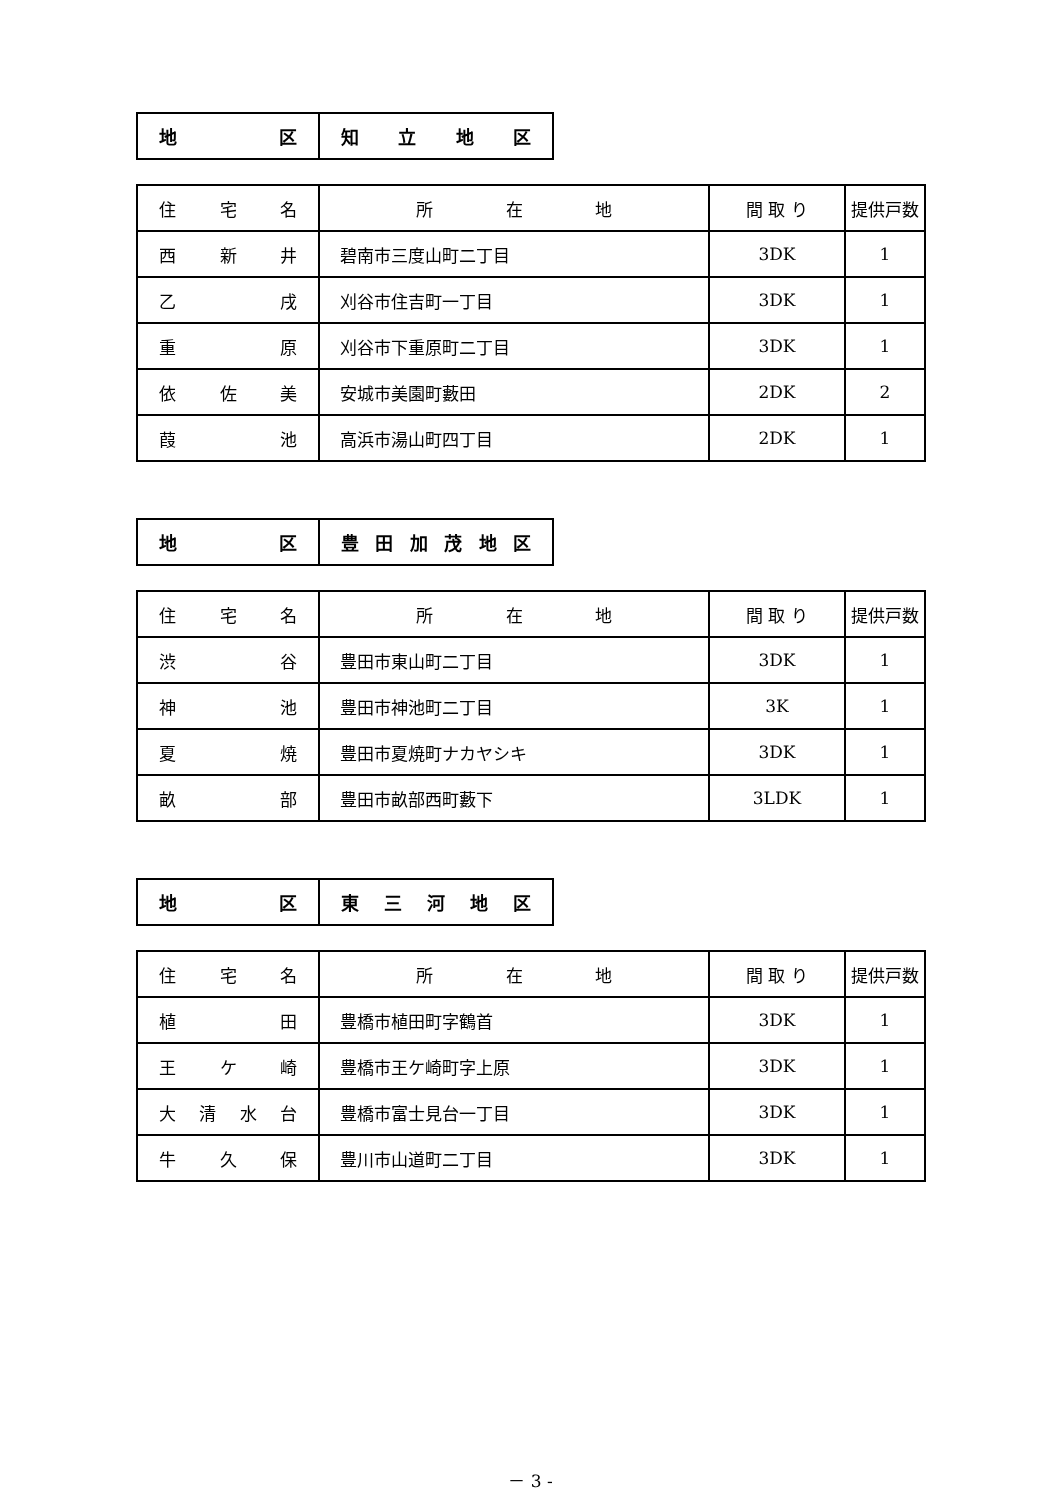| 地 区 | 知 立 地 区 |
| 住 宅 名 | 所 在 地 | 間 取 り | 提供戸数 |
| --- | --- | --- | --- |
| 西 新 井 | 碧南市三度山町二丁目 | 3DK | 1 |
| 乙 戌 | 刈谷市住吉町一丁目 | 3DK | 1 |
| 重 原 | 刈谷市下重原町二丁目 | 3DK | 1 |
| 依 佐 美 | 安城市美園町藪田 | 2DK | 2 |
| 葭 池 | 高浜市湯山町四丁目 | 2DK | 1 |
| 地 区 | 豊 田 加 茂 地 区 |
| 住 宅 名 | 所 在 地 | 間 取 り | 提供戸数 |
| --- | --- | --- | --- |
| 渋 谷 | 豊田市東山町二丁目 | 3DK | 1 |
| 神 池 | 豊田市神池町二丁目 | 3K | 1 |
| 夏 焼 | 豊田市夏焼町ナカヤシキ | 3DK | 1 |
| 畝 部 | 豊田市畝部西町藪下 | 3LDK | 1 |
| 地 区 | 東 三 河 地 区 |
| 住 宅 名 | 所 在 地 | 間 取 り | 提供戸数 |
| --- | --- | --- | --- |
| 植 田 | 豊橋市植田町字鶴首 | 3DK | 1 |
| 王 ケ 崎 | 豊橋市王ケ崎町字上原 | 3DK | 1 |
| 大 清 水 台 | 豊橋市富士見台一丁目 | 3DK | 1 |
| 牛 久 保 | 豊川市山道町二丁目 | 3DK | 1 |
－ 3 -